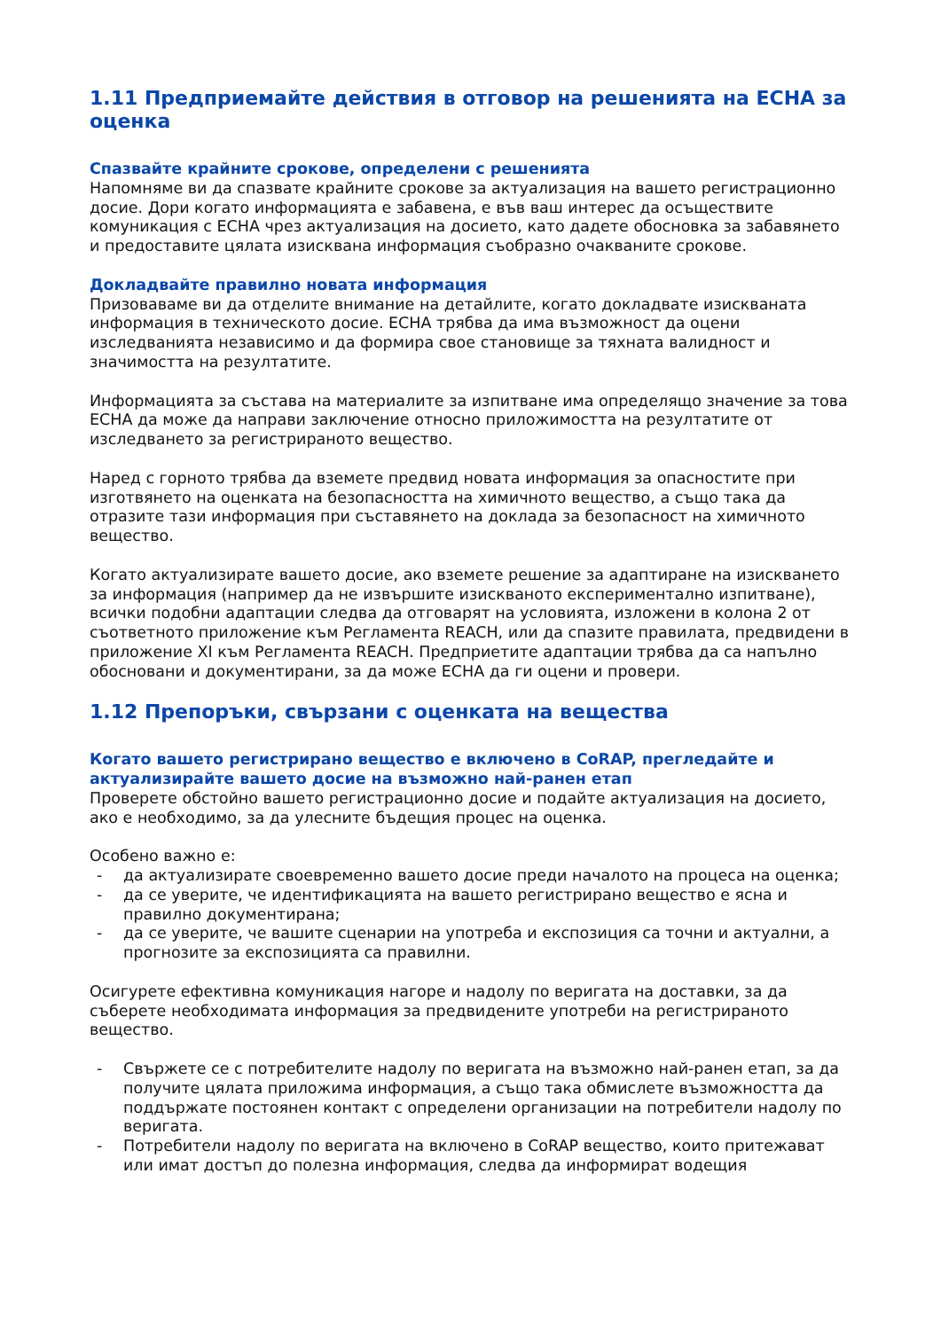1.11 Предприемайте действия в отговор на решенията на ЕСНА за оценка
Спазвайте крайните срокове, определени с решенията
Напомняме ви да спазвате крайните срокове за актуализация на вашето регистрационно досие. Дори когато информацията е забавена, е във ваш интерес да осъществите комуникация с ЕСНА чрез актуализация на досието, като дадете обосновка за забавянето и предоставите цялата изисквана информация съобразно очакваните срокове.
Докладвайте правилно новата информация
Призоваваме ви да отделите внимание на детайлите, когато докладвате изискваната информация в техническото досие. ЕСНА трябва да има възможност да оцени изследванията независимо и да формира свое становище за тяхната валидност и значимостта на резултатите.
Информацията за състава на материалите за изпитване има определящо значение за това ЕСНА да може да направи заключение относно приложимостта на резултатите от изследването за регистрираното вещество.
Наред с горното трябва да вземете предвид новата информация за опасностите при изготвянето на оценката на безопасността на химичното вещество, а също така да отразите тази информация при съставянето на доклада за безопасност на химичното вещество.
Когато актуализирате вашето досие, ако вземете решение за адаптиране на изискването за информация (например да не извършите изискваното експериментално изпитване), всички подобни адаптации следва да отговарят на условията, изложени в колона 2 от съответното приложение към Регламента REACH, или да спазите правилата, предвидени в приложение XI към Регламента REACH. Предприетите адаптации трябва да са напълно обосновани и документирани, за да може ЕСНА да ги оцени и провери.
1.12 Препоръки, свързани с оценката на вещества
Когато вашето регистрирано вещество е включено в CoRAP, прегледайте и актуализирайте вашето досие на възможно най-ранен етап
Проверете обстойно вашето регистрационно досие и подайте актуализация на досието, ако е необходимо, за да улесните бъдещия процес на оценка.
Особено важно е:
- да актуализирате своевременно вашето досие преди началото на процеса на оценка;
- да се уверите, че идентификацията на вашето регистрирано вещество е ясна и правилно документирана;
- да се уверите, че вашите сценарии на употреба и експозиция са точни и актуални, а прогнозите за експозицията са правилни.
Осигурете ефективна комуникация нагоре и надолу по веригата на доставки, за да съберете необходимата информация за предвидените употреби на регистрираното вещество.
- Свържете се с потребителите надолу по веригата на възможно най-ранен етап, за да получите цялата приложима информация, а също така обмислете възможността да поддържате постоянен контакт с определени организации на потребители надолу по веригата.
- Потребители надолу по веригата на включено в CoRAP вещество, които притежават или имат достъп до полезна информация, следва да информират водещия